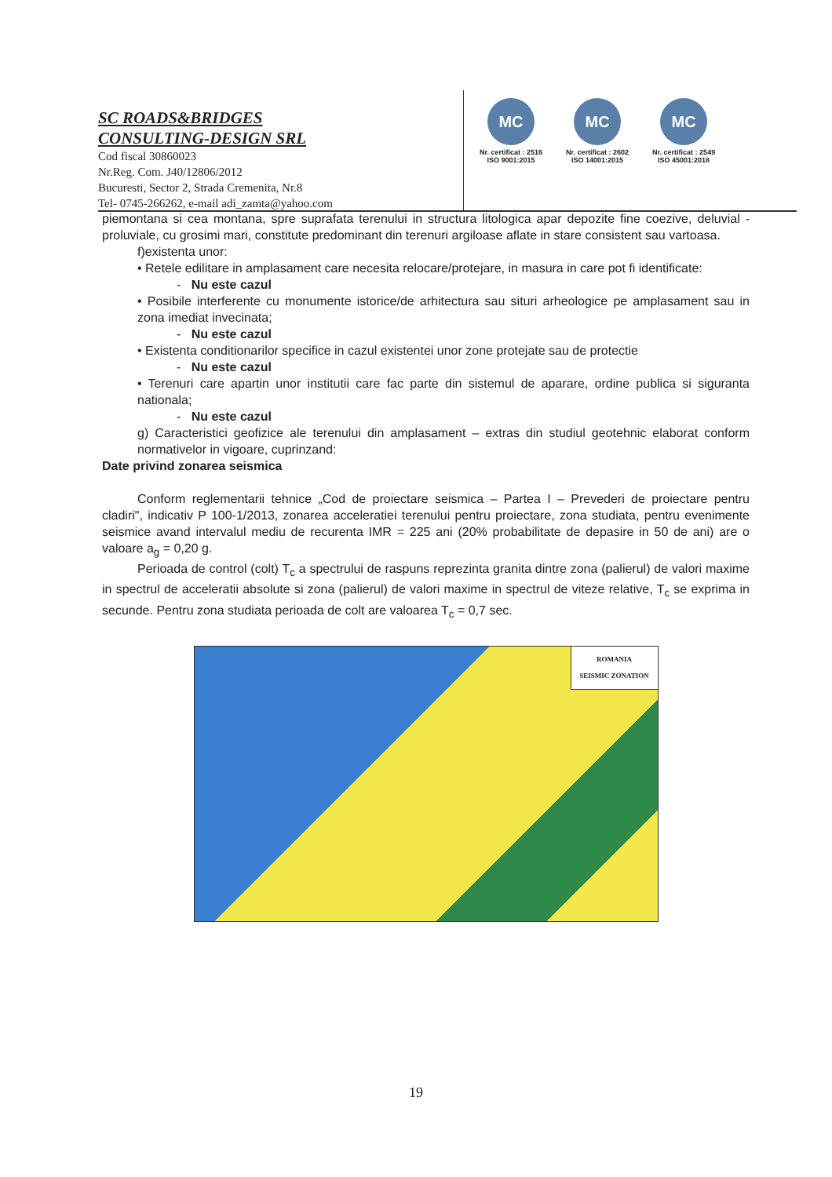SC ROADS&BRIDGES
CONSULTING-DESIGN SRL
Cod fiscal 30860023
Nr.Reg. Com. J40/12806/2012
Bucuresti, Sector 2, Strada Cremenita, Nr.8
Tel- 0745-266262, e-mail adi_zamta@yahoo.com
MC
Nr. certificat : 2516
ISO 9001:2015
MC
Nr. certificat : 2602
ISO 14001:2015
MC
Nr. certificat : 2549
ISO 45001:2018
piemontana si cea montana, spre suprafata terenului in structura litologica apar depozite fine coezive, deluvial - proluviale, cu grosimi mari, constitute predominant din terenuri argiloase aflate in stare consistent sau vartoasa.
f)existenta unor:
• Retele edilitare in amplasament care necesita relocare/protejare, in masura in care pot fi identificate:
- Nu este cazul
• Posibile interferente cu monumente istorice/de arhitectura sau situri arheologice pe amplasament sau in zona imediat invecinata;
- Nu este cazul
• Existenta conditionarilor specifice in cazul existentei unor zone protejate sau de protectie
- Nu este cazul
• Terenuri care apartin unor institutii care fac parte din sistemul de aparare, ordine publica si siguranta nationala;
- Nu este cazul
g) Caracteristici geofizice ale terenului din amplasament – extras din studiul geotehnic elaborat conform normativelor in vigoare, cuprinzand:
Date privind zonarea seismica
Conform reglementarii tehnice „Cod de proiectare seismica – Partea I – Prevederi de proiectare pentru cladiri", indicativ P 100-1/2013, zonarea acceleratiei terenului pentru proiectare, zona studiata, pentru evenimente seismice avand intervalul mediu de recurenta IMR = 225 ani (20% probabilitate de depasire in 50 de ani) are o valoare a<sub>g</sub> = 0,20 g.
Perioada de control (colt) T<sub>c</sub> a spectrului de raspuns reprezinta granita dintre zona (palierul) de valori maxime in spectrul de acceleratii absolute si zona (palierul) de valori maxime in spectrul de viteze relative, T<sub>c</sub> se exprima in secunde. Pentru zona studiata perioada de colt are valoarea T<sub>c</sub> = 0,7 sec.
ROMANIA
SEISMIC ZONATION
19